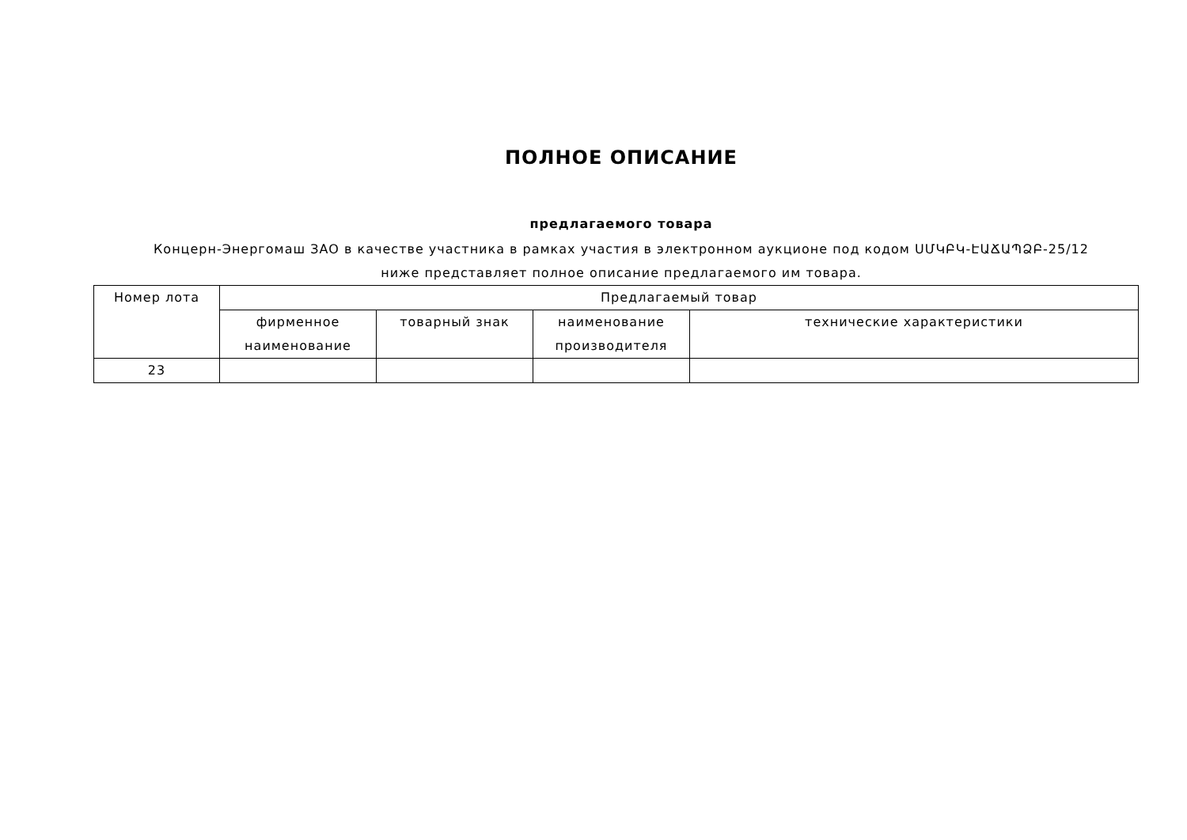ПОЛНОЕ ОПИСАНИЕ
предлагаемого товара
Концерн-Энергомаш ЗАО в качестве участника в рамках участия в электронном аукционе под кодом ՍՄԿԲԿ-ԷԱՃԱՊՁԲ-25/12
ниже представляет полное описание предлагаемого им товара.
| Номер лота | Предлагаемый товар | | | |
| --- | --- | --- | --- | --- |
| | фирменное наименование | товарный знак | наименование производителя | технические характеристики |
| 23 | | | | |